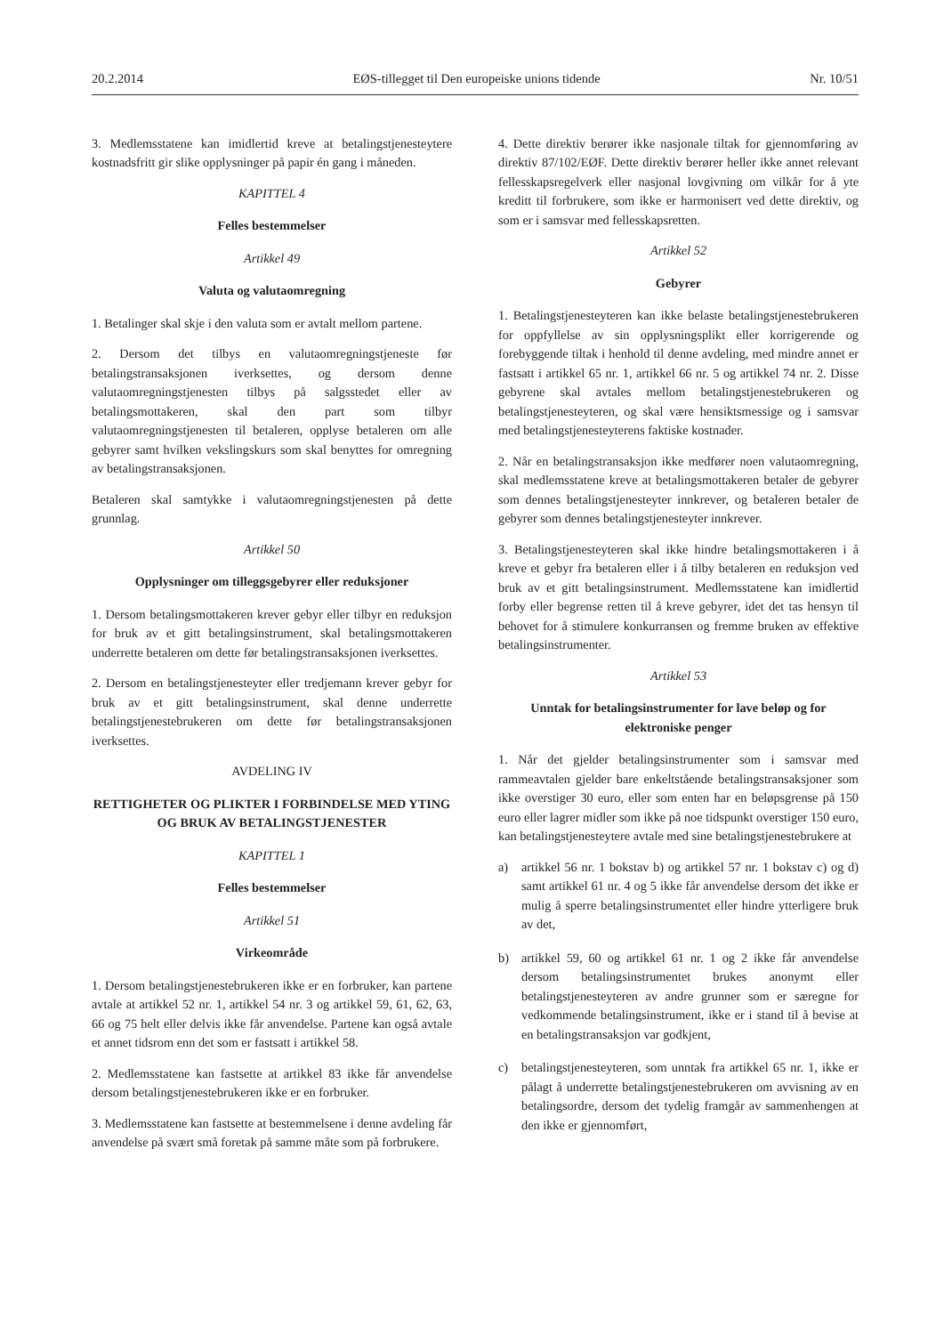20.2.2014 EØS-tillegget til Den europeiske unions tidende Nr. 10/51
3. Medlemsstatene kan imidlertid kreve at betalingstjenesteytere kostnadsfritt gir slike opplysninger på papir én gang i måneden.
KAPITTEL 4
Felles bestemmelser
Artikkel 49
Valuta og valutaomregning
1. Betalinger skal skje i den valuta som er avtalt mellom partene.
2. Dersom det tilbys en valutaomregningstjeneste før betalingstransaksjonen iverksettes, og dersom denne valutaomregningstjenesten tilbys på salgsstedet eller av betalingsmottakeren, skal den part som tilbyr valutaomregningstjenesten til betaleren, opplyse betaleren om alle gebyrer samt hvilken vekslingskurs som skal benyttes for omregning av betalingstransaksjonen.
Betaleren skal samtykke i valutaomregningstjenesten på dette grunnlag.
Artikkel 50
Opplysninger om tilleggsgebyrer eller reduksjoner
1. Dersom betalingsmottakeren krever gebyr eller tilbyr en reduksjon for bruk av et gitt betalingsinstrument, skal betalingsmottakeren underrette betaleren om dette før betalingstransaksjonen iverksettes.
2. Dersom en betalingstjenesteyter eller tredjemann krever gebyr for bruk av et gitt betalingsinstrument, skal denne underrette betalingstjenestebrukeren om dette før betalingstransaksjonen iverksettes.
AVDELING IV
RETTIGHETER OG PLIKTER I FORBINDELSE MED YTING OG BRUK AV BETALINGSTJENESTER
KAPITTEL 1
Felles bestemmelser
Artikkel 51
Virkeområde
1. Dersom betalingstjenestebrukeren ikke er en forbruker, kan partene avtale at artikkel 52 nr. 1, artikkel 54 nr. 3 og artikkel 59, 61, 62, 63, 66 og 75 helt eller delvis ikke får anvendelse. Partene kan også avtale et annet tidsrom enn det som er fastsatt i artikkel 58.
2. Medlemsstatene kan fastsette at artikkel 83 ikke får anvendelse dersom betalingstjenestebrukeren ikke er en forbruker.
3. Medlemsstatene kan fastsette at bestemmelsene i denne avdeling får anvendelse på svært små foretak på samme måte som på forbrukere.
4. Dette direktiv berører ikke nasjonale tiltak for gjennomføring av direktiv 87/102/EØF. Dette direktiv berører heller ikke annet relevant fellesskapsregelverk eller nasjonal lovgivning om vilkår for å yte kreditt til forbrukere, som ikke er harmonisert ved dette direktiv, og som er i samsvar med fellesskapsretten.
Artikkel 52
Gebyrer
1. Betalingstjenesteyteren kan ikke belaste betalingstjenestebrukeren for oppfyllelse av sin opplysningsplikt eller korrigerende og forebyggende tiltak i henhold til denne avdeling, med mindre annet er fastsatt i artikkel 65 nr. 1, artikkel 66 nr. 5 og artikkel 74 nr. 2. Disse gebyrene skal avtales mellom betalingstjenestebrukeren og betalingstjenesteyteren, og skal være hensiktsmessige og i samsvar med betalingstjenesteyterens faktiske kostnader.
2. Når en betalingstransaksjon ikke medfører noen valutaomregning, skal medlemsstatene kreve at betalingsmottakeren betaler de gebyrer som dennes betalingstjenesteyter innkrever, og betaleren betaler de gebyrer som dennes betalingstjenesteyter innkrever.
3. Betalingstjenesteyteren skal ikke hindre betalingsmottakeren i å kreve et gebyr fra betaleren eller i å tilby betaleren en reduksjon ved bruk av et gitt betalingsinstrument. Medlemsstatene kan imidlertid forby eller begrense retten til å kreve gebyrer, idet det tas hensyn til behovet for å stimulere konkurransen og fremme bruken av effektive betalingsinstrumenter.
Artikkel 53
Unntak for betalingsinstrumenter for lave beløp og for elektroniske penger
1. Når det gjelder betalingsinstrumenter som i samsvar med rammeavtalen gjelder bare enkeltstående betalingstransaksjoner som ikke overstiger 30 euro, eller som enten har en beløpsgrense på 150 euro eller lagrer midler som ikke på noe tidspunkt overstiger 150 euro, kan betalingstjenesteytere avtale med sine betalingstjenestebrukere at
a) artikkel 56 nr. 1 bokstav b) og artikkel 57 nr. 1 bokstav c) og d) samt artikkel 61 nr. 4 og 5 ikke får anvendelse dersom det ikke er mulig å sperre betalingsinstrumentet eller hindre ytterligere bruk av det,
b) artikkel 59, 60 og artikkel 61 nr. 1 og 2 ikke får anvendelse dersom betalingsinstrumentet brukes anonymt eller betalingstjenesteyteren av andre grunner som er særegne for vedkommende betalingsinstrument, ikke er i stand til å bevise at en betalingstransaksjon var godkjent,
c) betalingstjenesteyteren, som unntak fra artikkel 65 nr. 1, ikke er pålagt å underrette betalingstjenestebrukeren om avvisning av en betalingsordre, dersom det tydelig framgår av sammenhengen at den ikke er gjennomført,